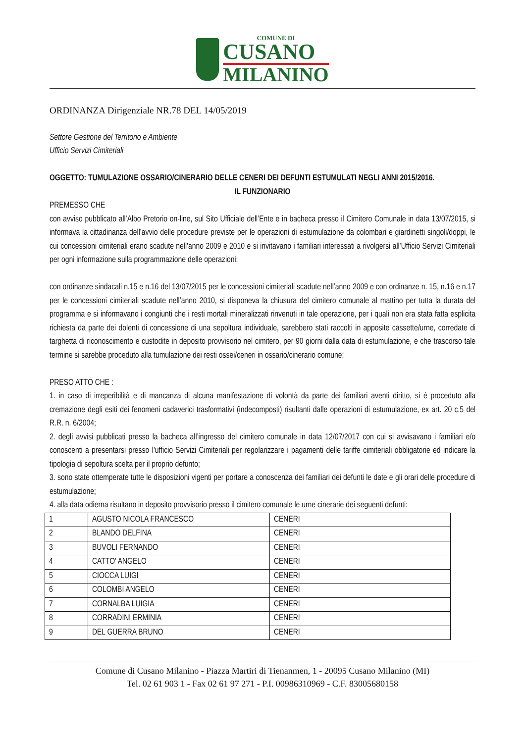COMUNE DI
CUSANO
MILANINO
ORDINANZA Dirigenziale NR.78 DEL 14/05/2019
Settore Gestione del Territorio e Ambiente
Ufficio Servizi Cimiteriali
OGGETTO: TUMULAZIONE OSSARIO/CINERARIO DELLE CENERI DEI DEFUNTI ESTUMULATI NEGLI ANNI 2015/2016.
IL FUNZIONARIO
PREMESSO CHE
con avviso pubblicato all’Albo Pretorio on-line, sul Sito Ufficiale dell’Ente e in bacheca presso il Cimitero Comunale in data 13/07/2015, si informava la cittadinanza dell’avvio delle procedure previste per le operazioni di estumulazione da colombari e giardinetti singoli/doppi, le cui concessioni cimiteriali erano scadute nell’anno 2009 e 2010 e si invitavano i familiari interessati a rivolgersi all’Ufficio Servizi Cimiteriali per ogni informazione sulla programmazione delle operazioni;
con ordinanze sindacali n.15 e n.16 del 13/07/2015 per le concessioni cimiteriali scadute nell’anno 2009 e con ordinanze n. 15, n.16 e n.17 per le concessioni cimiteriali scadute nell’anno 2010, si disponeva la chiusura del cimitero comunale al mattino per tutta la durata del programma e si informavano i congiunti che i resti mortali mineralizzati rinvenuti in tale operazione, per i quali non era stata fatta esplicita richiesta da parte dei dolenti di concessione di una sepoltura individuale, sarebbero stati raccolti in apposite cassette/urne, corredate di targhetta di riconoscimento e custodite in deposito provvisorio nel cimitero, per 90 giorni dalla data di estumulazione, e che trascorso tale termine si sarebbe proceduto alla tumulazione dei resti ossei/ceneri in ossario/cinerario comune;
PRESO ATTO CHE :
1. in caso di irreperibilità e di mancanza di alcuna manifestazione di volontà da parte dei familiari aventi diritto, si è proceduto alla cremazione degli esiti dei fenomeni cadaverici trasformativi (indecomposti) risultanti dalle operazioni di estumulazione, ex art. 20 c.5 del R.R. n. 6/2004;
2. degli avvisi pubblicati presso la bacheca all’ingresso del cimitero comunale in data 12/07/2017 con cui si avvisavano i familiari e/o conoscenti a presentarsi presso l’ufficio Servizi Cimiteriali per regolarizzare i pagamenti delle tariffe cimiteriali obbligatorie ed indicare la tipologia di sepoltura scelta per il proprio defunto;
3. sono state ottemperate tutte le disposizioni vigenti per portare a conoscenza dei familiari dei defunti le date e gli orari delle procedure di estumulazione;
4. alla data odierna risultano in deposito provvisorio presso il cimitero comunale le urne cinerarie dei seguenti defunti:
| 1 | AGUSTO NICOLA FRANCESCO | CENERI |
| 2 | BLANDO DELFINA | CENERI |
| 3 | BUVOLI FERNANDO | CENERI |
| 4 | CATTO’ ANGELO | CENERI |
| 5 | CIOCCA LUIGI | CENERI |
| 6 | COLOMBI ANGELO | CENERI |
| 7 | CORNALBA LUIGIA | CENERI |
| 8 | CORRADINI ERMINIA | CENERI |
| 9 | DEL GUERRA BRUNO | CENERI |
Comune di Cusano Milanino - Piazza Martiri di Tienanmen, 1 - 20095 Cusano Milanino (MI)
Tel. 02 61 903 1 - Fax 02 61 97 271 - P.I. 00986310969 - C.F. 83005680158